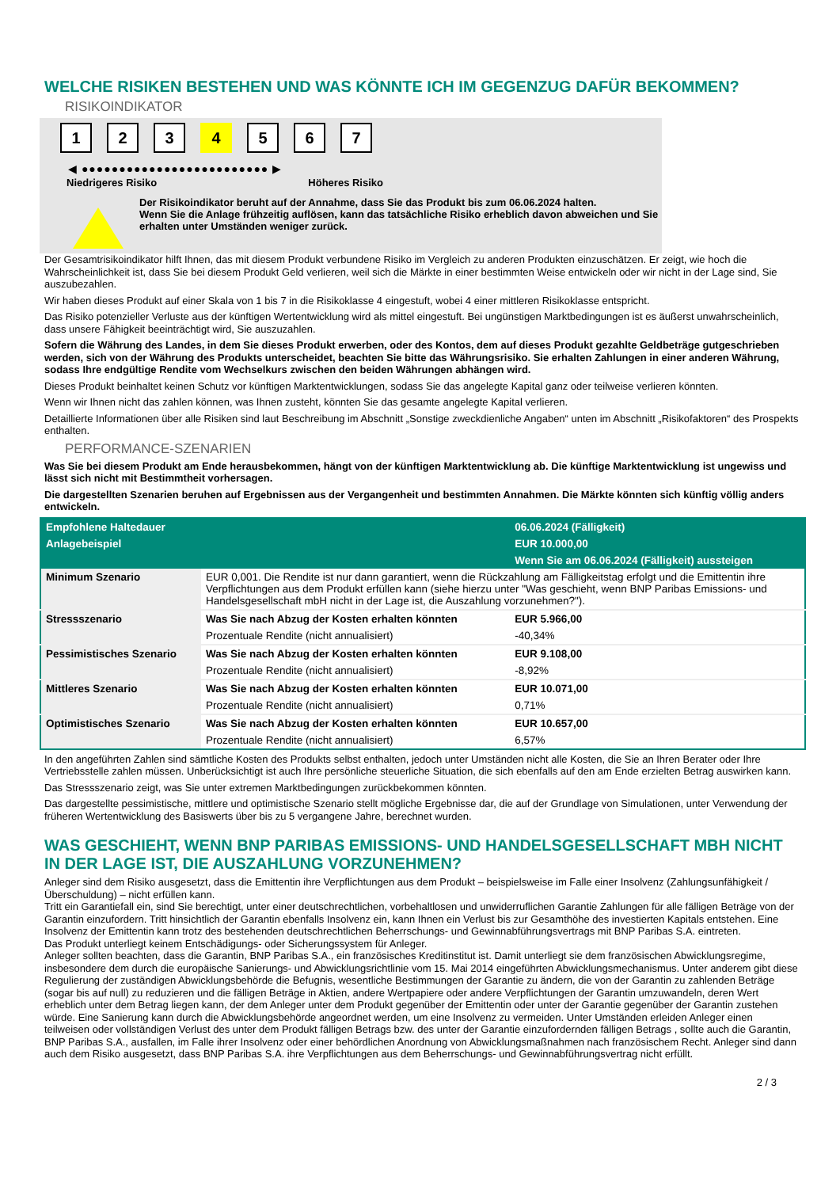WELCHE RISIKEN BESTEHEN UND WAS KÖNNTE ICH IM GEGENZUG DAFÜR BEKOMMEN?
RISIKOINDIKATOR
1 2 3 4 5 6 7
◀ ●●●●●●●●●●●●●●●●●●●●●●●●● ▶
Niedrigeres Risiko Höheres Risiko
Der Risikoindikator beruht auf der Annahme, dass Sie das Produkt bis zum 06.06.2024 halten.
Wenn Sie die Anlage frühzeitig auflösen, kann das tatsächliche Risiko erheblich davon abweichen und Sie erhalten unter Umständen weniger zurück.
Der Gesamtrisikoindikator hilft Ihnen, das mit diesem Produkt verbundene Risiko im Vergleich zu anderen Produkten einzuschätzen. Er zeigt, wie hoch die Wahrscheinlichkeit ist, dass Sie bei diesem Produkt Geld verlieren, weil sich die Märkte in einer bestimmten Weise entwickeln oder wir nicht in der Lage sind, Sie auszubezahlen.
Wir haben dieses Produkt auf einer Skala von 1 bis 7 in die Risikoklasse 4 eingestuft, wobei 4 einer mittleren Risikoklasse entspricht.
Das Risiko potenzieller Verluste aus der künftigen Wertentwicklung wird als mittel eingestuft. Bei ungünstigen Marktbedingungen ist es äußerst unwahrscheinlich, dass unsere Fähigkeit beeinträchtigt wird, Sie auszuzahlen.
Sofern die Währung des Landes, in dem Sie dieses Produkt erwerben, oder des Kontos, dem auf dieses Produkt gezahlte Geldbeträge gutgeschrieben werden, sich von der Währung des Produkts unterscheidet, beachten Sie bitte das Währungsrisiko. Sie erhalten Zahlungen in einer anderen Währung, sodass Ihre endgültige Rendite vom Wechselkurs zwischen den beiden Währungen abhängen wird.
Dieses Produkt beinhaltet keinen Schutz vor künftigen Marktentwicklungen, sodass Sie das angelegte Kapital ganz oder teilweise verlieren könnten.
Wenn wir Ihnen nicht das zahlen können, was Ihnen zusteht, könnten Sie das gesamte angelegte Kapital verlieren.
Detaillierte Informationen über alle Risiken sind laut Beschreibung im Abschnitt „Sonstige zweckdienliche Angaben“ unten im Abschnitt „Risikofaktoren“ des Prospekts enthalten.
PERFORMANCE-SZENARIEN
Was Sie bei diesem Produkt am Ende herausbekommen, hängt von der künftigen Marktentwicklung ab. Die künftige Marktentwicklung ist ungewiss und lässt sich nicht mit Bestimmtheit vorhersagen.
Die dargestellten Szenarien beruhen auf Ergebnissen aus der Vergangenheit und bestimmten Annahmen. Die Märkte könnten sich künftig völlig anders entwickeln.
| Empfohlene Haltedauer | | 06.06.2024 (Fälligkeit) |
| --- | --- | --- |
| Anlagebeispiel | | EUR 10.000,00 |
| | | Wenn Sie am 06.06.2024 (Fälligkeit) aussteigen |
| Minimum Szenario | EUR 0,001. Die Rendite ist nur dann garantiert, wenn die Rückzahlung am Fälligkeitstag erfolgt und die Emittentin ihre Verpflichtungen aus dem Produkt erfüllen kann (siehe hierzu unter "Was geschieht, wenn BNP Paribas Emissions- und Handelsgesellschaft mbH nicht in der Lage ist, die Auszahlung vorzunehmen?"). | |
| Stressszenario | Was Sie nach Abzug der Kosten erhalten könnten | EUR 5.966,00 |
| | Prozentuale Rendite (nicht annualisiert) | -40,34% |
| Pessimistisches Szenario | Was Sie nach Abzug der Kosten erhalten könnten | EUR 9.108,00 |
| | Prozentuale Rendite (nicht annualisiert) | -8,92% |
| Mittleres Szenario | Was Sie nach Abzug der Kosten erhalten könnten | EUR 10.071,00 |
| | Prozentuale Rendite (nicht annualisiert) | 0,71% |
| Optimistisches Szenario | Was Sie nach Abzug der Kosten erhalten könnten | EUR 10.657,00 |
| | Prozentuale Rendite (nicht annualisiert) | 6,57% |
In den angeführten Zahlen sind sämtliche Kosten des Produkts selbst enthalten, jedoch unter Umständen nicht alle Kosten, die Sie an Ihren Berater oder Ihre Vertriebsstelle zahlen müssen. Unberücksichtigt ist auch Ihre persönliche steuerliche Situation, die sich ebenfalls auf den am Ende erzielten Betrag auswirken kann.
Das Stressszenario zeigt, was Sie unter extremen Marktbedingungen zurückbekommen könnten.
Das dargestellte pessimistische, mittlere und optimistische Szenario stellt mögliche Ergebnisse dar, die auf der Grundlage von Simulationen, unter Verwendung der früheren Wertentwicklung des Basiswerts über bis zu 5 vergangene Jahre, berechnet wurden.
WAS GESCHIEHT, WENN BNP PARIBAS EMISSIONS- UND HANDELSGESELLSCHAFT MBH NICHT IN DER LAGE IST, DIE AUSZAHLUNG VORZUNEHMEN?
Anleger sind dem Risiko ausgesetzt, dass die Emittentin ihre Verpflichtungen aus dem Produkt – beispielsweise im Falle einer Insolvenz (Zahlungsunfähigkeit / Überschuldung) – nicht erfüllen kann.
Tritt ein Garantiefall ein, sind Sie berechtigt, unter einer deutschrechtlichen, vorbehaltlosen und unwiderruflichen Garantie Zahlungen für alle fälligen Beträge von der Garantin einzufordern. Tritt hinsichtlich der Garantin ebenfalls Insolvenz ein, kann Ihnen ein Verlust bis zur Gesamthöhe des investierten Kapitals entstehen. Eine Insolvenz der Emittentin kann trotz des bestehenden deutschrechtlichen Beherrschungs- und Gewinnabführungsvertrags mit BNP Paribas S.A. eintreten.
Das Produkt unterliegt keinem Entschädigungs- oder Sicherungssystem für Anleger.
Anleger sollten beachten, dass die Garantin, BNP Paribas S.A., ein französisches Kreditinstitut ist. Damit unterliegt sie dem französischen Abwicklungsregime, insbesondere dem durch die europäische Sanierungs- und Abwicklungsrichtlinie vom 15. Mai 2014 eingeführten Abwicklungsmechanismus. Unter anderem gibt diese Regulierung der zuständigen Abwicklungsbehörde die Befugnis, wesentliche Bestimmungen der Garantie zu ändern, die von der Garantin zu zahlenden Beträge (sogar bis auf null) zu reduzieren und die fälligen Beträge in Aktien, andere Wertpapiere oder andere Verpflichtungen der Garantin umzuwandeln, deren Wert erheblich unter dem Betrag liegen kann, der dem Anleger unter dem Produkt gegenüber der Emittentin oder unter der Garantie gegenüber der Garantin zustehen würde. Eine Sanierung kann durch die Abwicklungsbehörde angeordnet werden, um eine Insolvenz zu vermeiden. Unter Umständen erleiden Anleger einen teilweisen oder vollständigen Verlust des unter dem Produkt fälligen Betrags bzw. des unter der Garantie einzufordernden fälligen Betrags , sollte auch die Garantin, BNP Paribas S.A., ausfallen, im Falle ihrer Insolvenz oder einer behördlichen Anordnung von Abwicklungsmaßnahmen nach französischem Recht. Anleger sind dann auch dem Risiko ausgesetzt, dass BNP Paribas S.A. ihre Verpflichtungen aus dem Beherrschungs- und Gewinnabführungsvertrag nicht erfüllt.
2 / 3